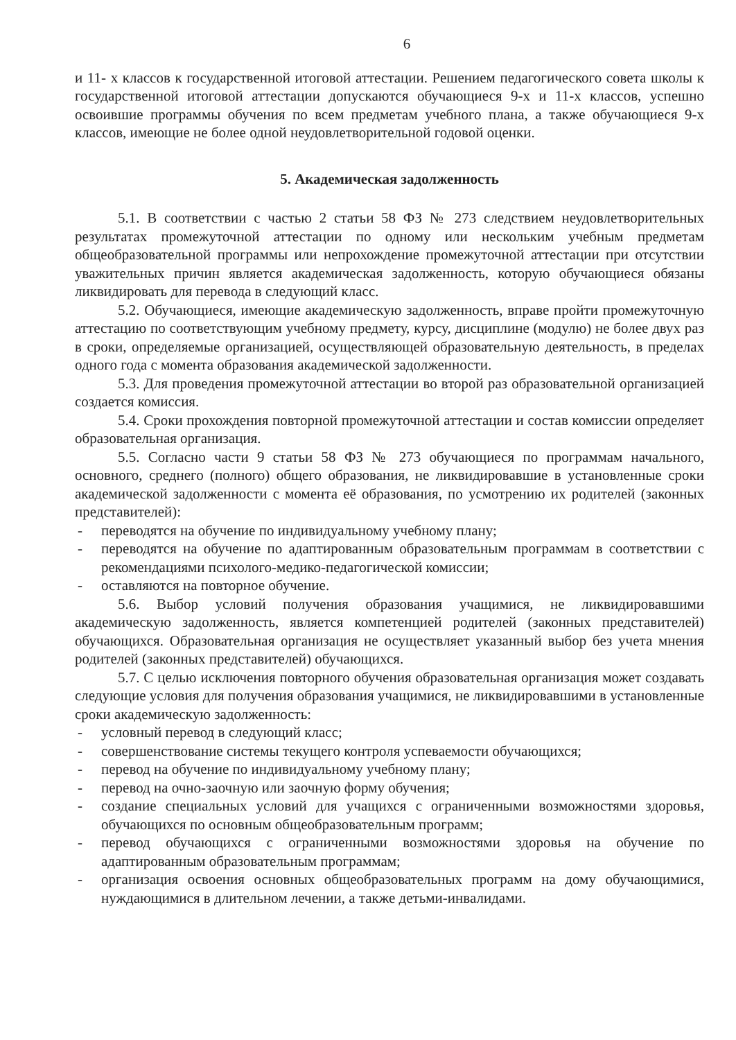6
и 11- х классов к государственной итоговой аттестации. Решением педагогического совета школы к государственной итоговой аттестации допускаются обучающиеся 9-х и 11-х классов, успешно освоившие программы обучения по всем предметам учебного плана, а также обучающиеся 9-х классов, имеющие не более одной неудовлетворительной годовой оценки.
5. Академическая задолженность
5.1. В соответствии с частью 2 статьи 58 ФЗ № 273 следствием неудовлетворительных результатах промежуточной аттестации по одному или нескольким учебным предметам общеобразовательной программы или непрохождение промежуточной аттестации при отсутствии уважительных причин является академическая задолженность, которую обучающиеся обязаны ликвидировать для перевода в следующий класс.
5.2. Обучающиеся, имеющие академическую задолженность, вправе пройти промежуточную аттестацию по соответствующим учебному предмету, курсу, дисциплине (модулю) не более двух раз в сроки, определяемые организацией, осуществляющей образовательную деятельность, в пределах одного года с момента образования академической задолженности.
5.3. Для проведения промежуточной аттестации во второй раз образовательной организацией создается комиссия.
5.4. Сроки прохождения повторной промежуточной аттестации и состав комиссии определяет образовательная организация.
5.5. Согласно части 9 статьи 58 ФЗ № 273 обучающиеся по программам начального, основного, среднего (полного) общего образования, не ликвидировавшие в установленные сроки академической задолженности с момента её образования, по усмотрению их родителей (законных представителей):
- переводятся на обучение по индивидуальному учебному плану;
- переводятся на обучение по адаптированным образовательным программам в соответствии с рекомендациями психолого-медико-педагогической комиссии;
- оставляются на повторное обучение.
5.6. Выбор условий получения образования учащимися, не ликвидировавшими академическую задолженность, является компетенцией родителей (законных представителей) обучающихся. Образовательная организация не осуществляет указанный выбор без учета мнения родителей (законных представителей) обучающихся.
5.7. С целью исключения повторного обучения образовательная организация может создавать следующие условия для получения образования учащимися, не ликвидировавшими в установленные сроки академическую задолженность:
- условный перевод в следующий класс;
- совершенствование системы текущего контроля успеваемости обучающихся;
- перевод на обучение по индивидуальному учебному плану;
- перевод на очно-заочную или заочную форму обучения;
- создание специальных условий для учащихся с ограниченными возможностями здоровья, обучающихся по основным общеобразовательным программ;
- перевод обучающихся с ограниченными возможностями здоровья на обучение по адаптированным образовательным программам;
- организация освоения основных общеобразовательных программ на дому обучающимися, нуждающимися в длительном лечении, а также детьми-инвалидами.